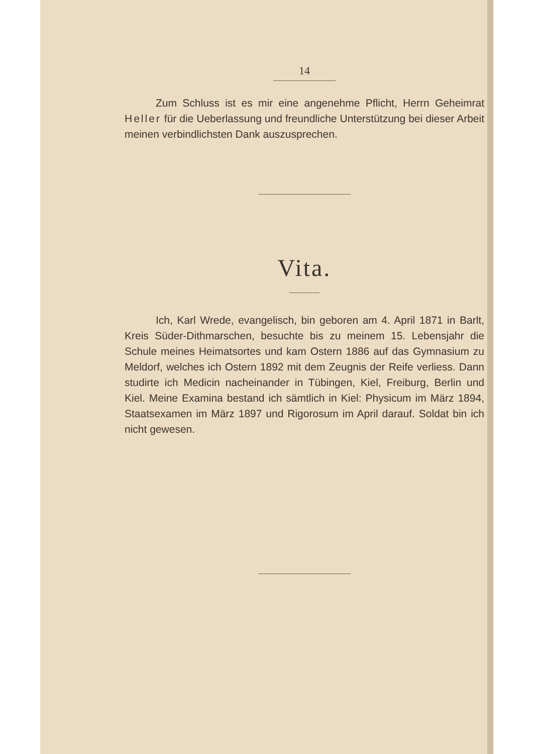14
Zum Schluss ist es mir eine angenehme Pflicht, Herrn Geheimrat Heller für die Ueberlassung und freundliche Unterstützung bei dieser Arbeit meinen verbindlichsten Dank auszusprechen.
Vita.
Ich, Karl Wrede, evangelisch, bin geboren am 4. April 1871 in Barlt, Kreis Süder-Dithmarschen, besuchte bis zu meinem 15. Lebensjahr die Schule meines Heimatsortes und kam Ostern 1886 auf das Gymnasium zu Meldorf, welches ich Ostern 1892 mit dem Zeugnis der Reife verliess. Dann studirte ich Medicin nacheinander in Tübingen, Kiel, Freiburg, Berlin und Kiel. Meine Examina bestand ich sämtlich in Kiel: Physicum im März 1894, Staatsexamen im März 1897 und Rigorosum im April darauf. Soldat bin ich nicht gewesen.